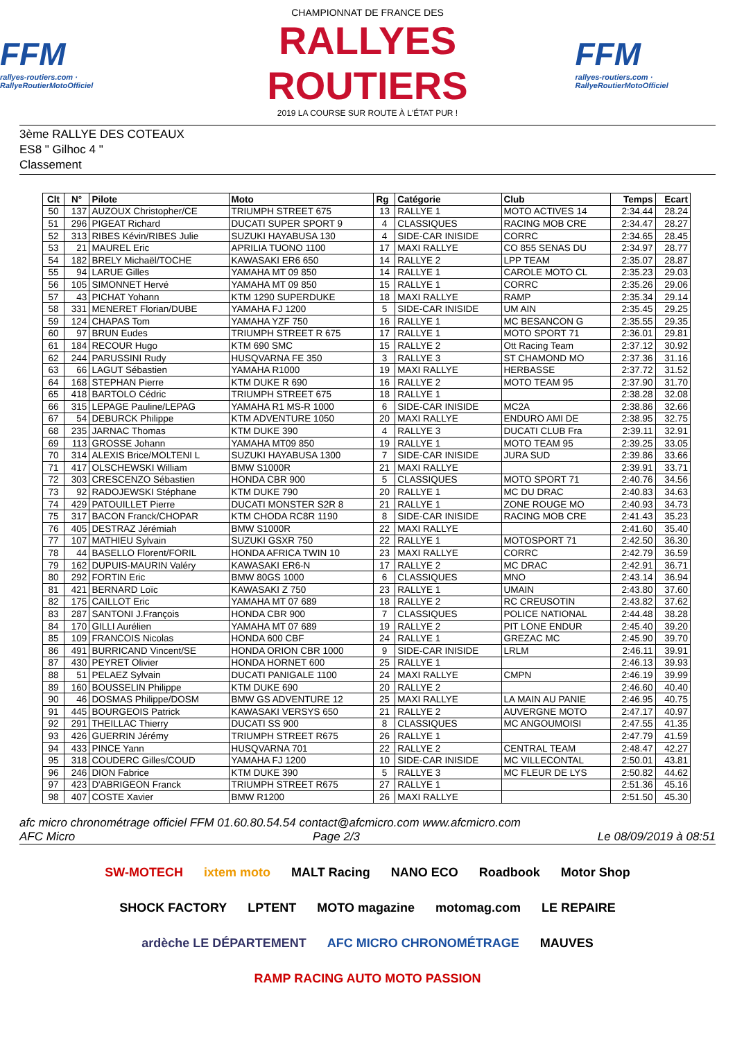FFM
rallyes-routiers.com · RallyeRoutierMotoOfficiel
CHAMPIONNAT DE FRANCE DES
RALLYES ROUTIERS
2019 LA COURSE SUR ROUTE À L'ÉTAT PUR !
FFM
rallyes-routiers.com · RallyeRoutierMotoOfficiel
3ème RALLYE DES COTEAUX
ES8 " Gilhoc 4 "
Classement
| Clt | N° | Pilote | Moto | Rg | Catégorie | Club | Temps | Ecart |
| --- | --- | --- | --- | --- | --- | --- | --- | --- |
| 50 | 137 | AUZOUX Christopher/CE | TRIUMPH STREET 675 | 13 | RALLYE 1 | MOTO ACTIVES 14 | 2:34.44 | 28.24 |
| 51 | 296 | PIGEAT Richard | DUCATI SUPER SPORT 9 | 4 | CLASSIQUES | RACING MOB CRE | 2:34.47 | 28.27 |
| 52 | 313 | RIBES Kévin/RIBES Julie | SUZUKI HAYABUSA 130 | 4 | SIDE-CAR INISIDE | CORRC | 2:34.65 | 28.45 |
| 53 | 21 | MAUREL Eric | APRILIA TUONO 1100 | 17 | MAXI RALLYE | CO 855 SENAS DU | 2:34.97 | 28.77 |
| 54 | 182 | BRELY Michaël/TOCHE | KAWASAKI ER6 650 | 14 | RALLYE 2 | LPP TEAM | 2:35.07 | 28.87 |
| 55 | 94 | LARUE Gilles | YAMAHA MT 09 850 | 14 | RALLYE 1 | CAROLE MOTO CL | 2:35.23 | 29.03 |
| 56 | 105 | SIMONNET Hervé | YAMAHA MT 09 850 | 15 | RALLYE 1 | CORRC | 2:35.26 | 29.06 |
| 57 | 43 | PICHAT Yohann | KTM 1290 SUPERDUKE | 18 | MAXI RALLYE | RAMP | 2:35.34 | 29.14 |
| 58 | 331 | MENERET Florian/DUBE | YAMAHA FJ 1200 | 5 | SIDE-CAR INISIDE | UM AIN | 2:35.45 | 29.25 |
| 59 | 124 | CHAPAS Tom | YAMAHA YZF 750 | 16 | RALLYE 1 | MC BESANCON G | 2:35.55 | 29.35 |
| 60 | 97 | BRUN Eudes | TRIUMPH STREET R 675 | 17 | RALLYE 1 | MOTO SPORT 71 | 2:36.01 | 29.81 |
| 61 | 184 | RECOUR Hugo | KTM 690 SMC | 15 | RALLYE 2 | Ott Racing Team | 2:37.12 | 30.92 |
| 62 | 244 | PARUSSINI Rudy | HUSQVARNA FE 350 | 3 | RALLYE 3 | ST CHAMOND MO | 2:37.36 | 31.16 |
| 63 | 66 | LAGUT Sébastien | YAMAHA R1000 | 19 | MAXI RALLYE | HERBASSE | 2:37.72 | 31.52 |
| 64 | 168 | STEPHAN Pierre | KTM DUKE R 690 | 16 | RALLYE 2 | MOTO TEAM 95 | 2:37.90 | 31.70 |
| 65 | 418 | BARTOLO Cédric | TRIUMPH STREET 675 | 18 | RALLYE 1 | | 2:38.28 | 32.08 |
| 66 | 315 | LEPAGE Pauline/LEPAG | YAMAHA R1 MS-R 1000 | 6 | SIDE-CAR INISIDE | MC2A | 2:38.86 | 32.66 |
| 67 | 54 | DEBURCK Philippe | KTM ADVENTURE 1050 | 20 | MAXI RALLYE | ENDURO AMI DE | 2:38.95 | 32.75 |
| 68 | 235 | JARNAC Thomas | KTM DUKE 390 | 4 | RALLYE 3 | DUCATI CLUB Fra | 2:39.11 | 32.91 |
| 69 | 113 | GROSSE Johann | YAMAHA MT09 850 | 19 | RALLYE 1 | MOTO TEAM 95 | 2:39.25 | 33.05 |
| 70 | 314 | ALEXIS Brice/MOLTENI L | SUZUKI HAYABUSA 1300 | 7 | SIDE-CAR INISIDE | JURA SUD | 2:39.86 | 33.66 |
| 71 | 417 | OLSCHEWSKI William | BMW S1000R | 21 | MAXI RALLYE | | 2:39.91 | 33.71 |
| 72 | 303 | CRESCENZO Sébastien | HONDA CBR 900 | 5 | CLASSIQUES | MOTO SPORT 71 | 2:40.76 | 34.56 |
| 73 | 92 | RADOJEWSKI Stéphane | KTM DUKE 790 | 20 | RALLYE 1 | MC DU DRAC | 2:40.83 | 34.63 |
| 74 | 429 | PATOUILLET Pierre | DUCATI MONSTER S2R 8 | 21 | RALLYE 1 | ZONE ROUGE MO | 2:40.93 | 34.73 |
| 75 | 317 | BACON Franck/CHOPAR | KTM CHODA RC8R 1190 | 8 | SIDE-CAR INISIDE | RACING MOB CRE | 2:41.43 | 35.23 |
| 76 | 405 | DESTRAZ Jérémiah | BMW S1000R | 22 | MAXI RALLYE | | 2:41.60 | 35.40 |
| 77 | 107 | MATHIEU Sylvain | SUZUKI GSXR 750 | 22 | RALLYE 1 | MOTOSPORT 71 | 2:42.50 | 36.30 |
| 78 | 44 | BASELLO Florent/FORIL | HONDA AFRICA TWIN 10 | 23 | MAXI RALLYE | CORRC | 2:42.79 | 36.59 |
| 79 | 162 | DUPUIS-MAURIN Valéry | KAWASAKI ER6-N | 17 | RALLYE 2 | MC DRAC | 2:42.91 | 36.71 |
| 80 | 292 | FORTIN Eric | BMW 80GS 1000 | 6 | CLASSIQUES | MNO | 2:43.14 | 36.94 |
| 81 | 421 | BERNARD Loïc | KAWASAKI Z 750 | 23 | RALLYE 1 | UMAIN | 2:43.80 | 37.60 |
| 82 | 175 | CAILLOT Eric | YAMAHA MT 07 689 | 18 | RALLYE 2 | RC CREUSOTIN | 2:43.82 | 37.62 |
| 83 | 287 | SANTONI J.François | HONDA CBR 900 | 7 | CLASSIQUES | POLICE NATIONAL | 2:44.48 | 38.28 |
| 84 | 170 | GILLI Aurélien | YAMAHA MT 07 689 | 19 | RALLYE 2 | PIT LONE ENDUR | 2:45.40 | 39.20 |
| 85 | 109 | FRANCOIS Nicolas | HONDA 600 CBF | 24 | RALLYE 1 | GREZAC MC | 2:45.90 | 39.70 |
| 86 | 491 | BURRICAND Vincent/SE | HONDA ORION CBR 1000 | 9 | SIDE-CAR INISIDE | LRLM | 2:46.11 | 39.91 |
| 87 | 430 | PEYRET Olivier | HONDA HORNET 600 | 25 | RALLYE 1 | | 2:46.13 | 39.93 |
| 88 | 51 | PELAEZ Sylvain | DUCATI PANIGALE 1100 | 24 | MAXI RALLYE | CMPN | 2:46.19 | 39.99 |
| 89 | 160 | BOUSSELIN Philippe | KTM DUKE 690 | 20 | RALLYE 2 | | 2:46.60 | 40.40 |
| 90 | 46 | DOSMAS Philippe/DOSM | BMW GS ADVENTURE 12 | 25 | MAXI RALLYE | LA MAIN AU PANIE | 2:46.95 | 40.75 |
| 91 | 445 | BOURGEOIS Patrick | KAWASAKI VERSYS 650 | 21 | RALLYE 2 | AUVERGNE MOTO | 2:47.17 | 40.97 |
| 92 | 291 | THEILLAC Thierry | DUCATI SS 900 | 8 | CLASSIQUES | MC ANGOUMOISI | 2:47.55 | 41.35 |
| 93 | 426 | GUERRIN Jérémy | TRIUMPH STREET R675 | 26 | RALLYE 1 | | 2:47.79 | 41.59 |
| 94 | 433 | PINCE Yann | HUSQVARNA 701 | 22 | RALLYE 2 | CENTRAL TEAM | 2:48.47 | 42.27 |
| 95 | 318 | COUDERC Gilles/COUD | YAMAHA FJ 1200 | 10 | SIDE-CAR INISIDE | MC VILLECONTAL | 2:50.01 | 43.81 |
| 96 | 246 | DION Fabrice | KTM DUKE 390 | 5 | RALLYE 3 | MC FLEUR DE LYS | 2:50.82 | 44.62 |
| 97 | 423 | D'ABRIGEON Franck | TRIUMPH STREET R675 | 27 | RALLYE 1 | | 2:51.36 | 45.16 |
| 98 | 407 | COSTE Xavier | BMW R1200 | 26 | MAXI RALLYE | | 2:51.50 | 45.30 |
afc micro chronométrage officiel FFM 01.60.80.54.54 contact@afcmicro.com www.afcmicro.com
AFC Micro Page 2/3 Le 08/09/2019 à 08:51
SW-MOTECH ixtem moto MALT Racing NANO ECO Roadbook Motor Shop SHOCK FACTORY LPTENT MOTO magazine motomag.com LE REPAIRE ardèche LE DÉPARTEMENT AFC MICRO CHRONOMÉTRAGE MAUVES RAMP RACING AUTO MOTO PASSION